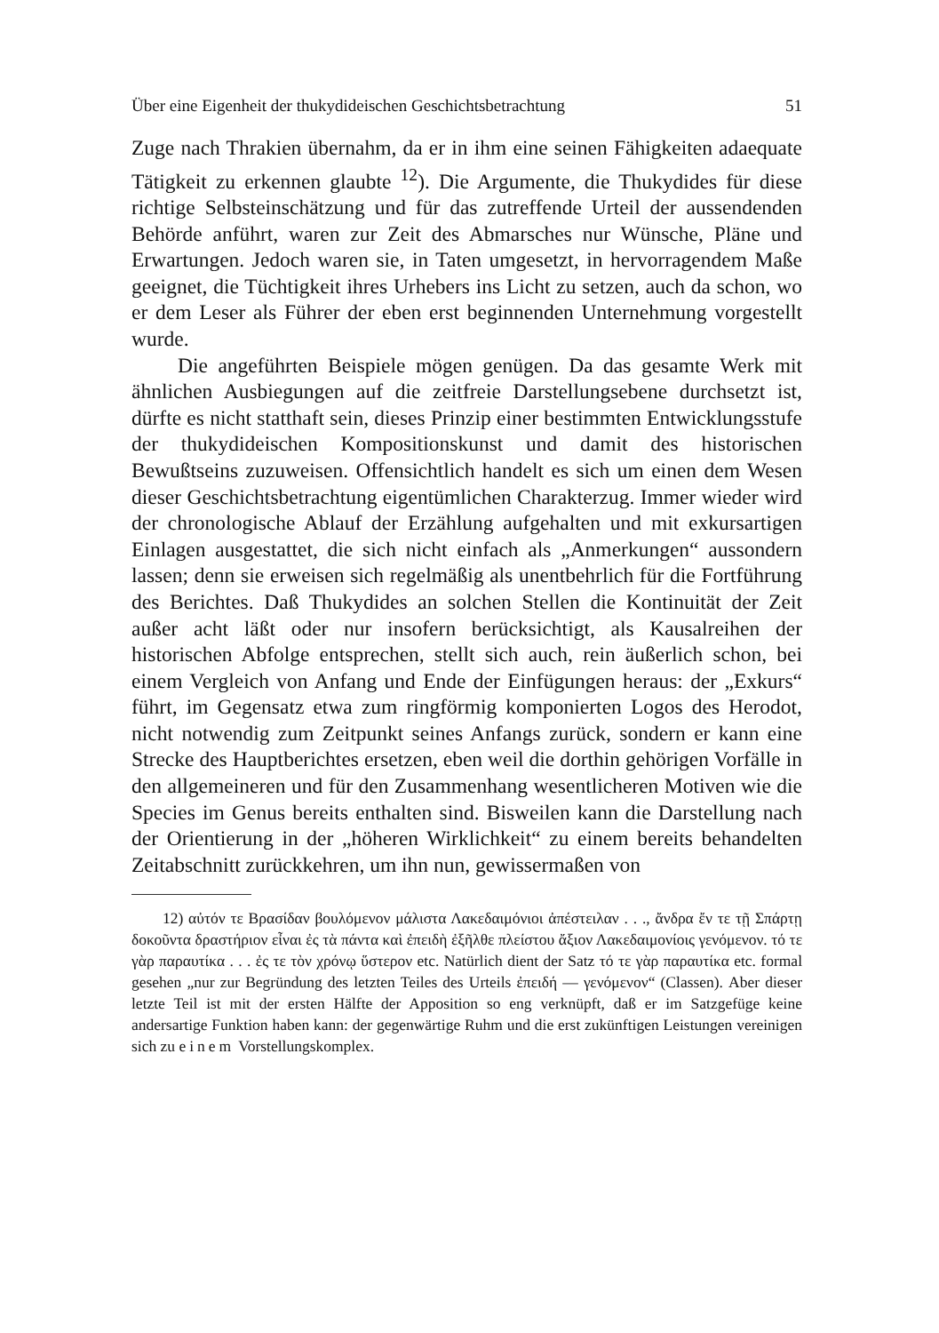Über eine Eigenheit der thukydideischen Geschichtsbetrachtung 51
Zuge nach Thrakien übernahm, da er in ihm eine seinen Fähigkeiten adaequate Tätigkeit zu erkennen glaubte <sup>12</sup>). Die Argumente, die Thukydides für diese richtige Selbsteinschätzung und für das zutreffende Urteil der aussendenden Behörde anführt, waren zur Zeit des Abmarsches nur Wünsche, Pläne und Erwartungen. Jedoch waren sie, in Taten umgesetzt, in hervorragendem Maße geeignet, die Tüchtigkeit ihres Urhebers ins Licht zu setzen, auch da schon, wo er dem Leser als Führer der eben erst beginnenden Unternehmung vorgestellt wurde.
Die angeführten Beispiele mögen genügen. Da das gesamte Werk mit ähnlichen Ausbiegungen auf die zeitfreie Darstellungsebene durchsetzt ist, dürfte es nicht statthaft sein, dieses Prinzip einer bestimmten Entwicklungsstufe der thukydideischen Kompositionskunst und damit des historischen Bewußtseins zuzuweisen. Offensichtlich handelt es sich um einen dem Wesen dieser Geschichtsbetrachtung eigentümlichen Charakterzug. Immer wieder wird der chronologische Ablauf der Erzählung aufgehalten und mit exkursartigen Einlagen ausgestattet, die sich nicht einfach als „Anmerkungen“ aussondern lassen; denn sie erweisen sich regelmäßig als unentbehrlich für die Fortführung des Berichtes. Daß Thukydides an solchen Stellen die Kontinuität der Zeit außer acht läßt oder nur insofern berücksichtigt, als Kausalreihen der historischen Abfolge entsprechen, stellt sich auch, rein äußerlich schon, bei einem Vergleich von Anfang und Ende der Einfügungen heraus: der „Exkurs“ führt, im Gegensatz etwa zum ringförmig komponierten Logos des Herodot, nicht notwendig zum Zeitpunkt seines Anfangs zurück, sondern er kann eine Strecke des Hauptberichtes ersetzen, eben weil die dorthin gehörigen Vorfälle in den allgemeineren und für den Zusammenhang wesentlicheren Motiven wie die Species im Genus bereits enthalten sind. Bisweilen kann die Darstellung nach der Orientierung in der „höheren Wirklichkeit“ zu einem bereits behandelten Zeitabschnitt zurückkehren, um ihn nun, gewissermaßen von
12) αὐτόν τε Βρασίδαν βουλόμενον μάλιστα Λακεδαιμόνιοι ἀπέστειλαν . . ., ἄνδρα ἔν τε τῇ Σπάρτῃ δοκοῦντα δραστήριον εἶναι ἐς τὰ πάντα καὶ ἐπειδὴ ἐξῆλθε πλείστου ἄξιον Λακεδαιμονίοις γενόμενον. τό τε γὰρ παραυτίκα . . . ἐς τε τὸν χρόνῳ ὕστερον etc. Natürlich dient der Satz τό τε γὰρ παραυτίκα etc. formal gesehen „nur zur Begründung des letzten Teiles des Urteils ἐπειδή — γενόμενον“ (Classen). Aber dieser letzte Teil ist mit der ersten Hälfte der Apposition so eng verknüpft, daß er im Satzgefüge keine andersartige Funktion haben kann: der gegenwärtige Ruhm und die erst zukünftigen Leistungen vereinigen sich zu einem Vorstellungskomplex.